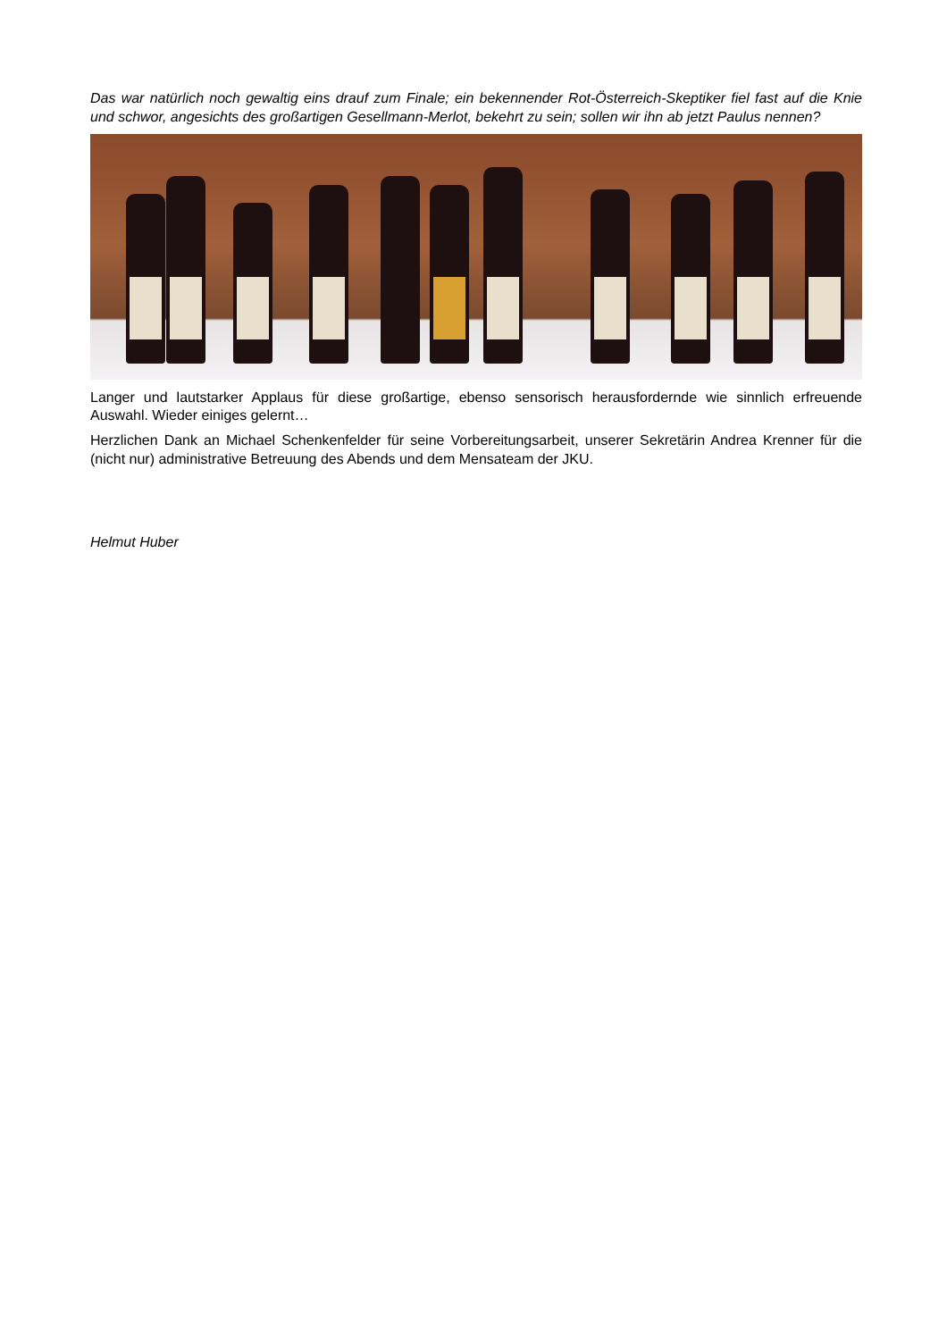Das war natürlich noch gewaltig eins drauf zum Finale; ein bekennender Rot-Österreich-Skeptiker fiel fast auf die Knie und schwor, angesichts des großartigen Gesellmann-Merlot, bekehrt zu sein; sollen wir ihn ab jetzt Paulus nennen?
Langer und lautstarker Applaus für diese großartige, ebenso sensorisch herausfordernde wie sinnlich erfreuende Auswahl. Wieder einiges gelernt…
Herzlichen Dank an Michael Schenkenfelder für seine Vorbereitungsarbeit, unserer Sekretärin Andrea Krenner für die (nicht nur) administrative Betreuung des Abends und dem Mensateam der JKU.
Helmut Huber